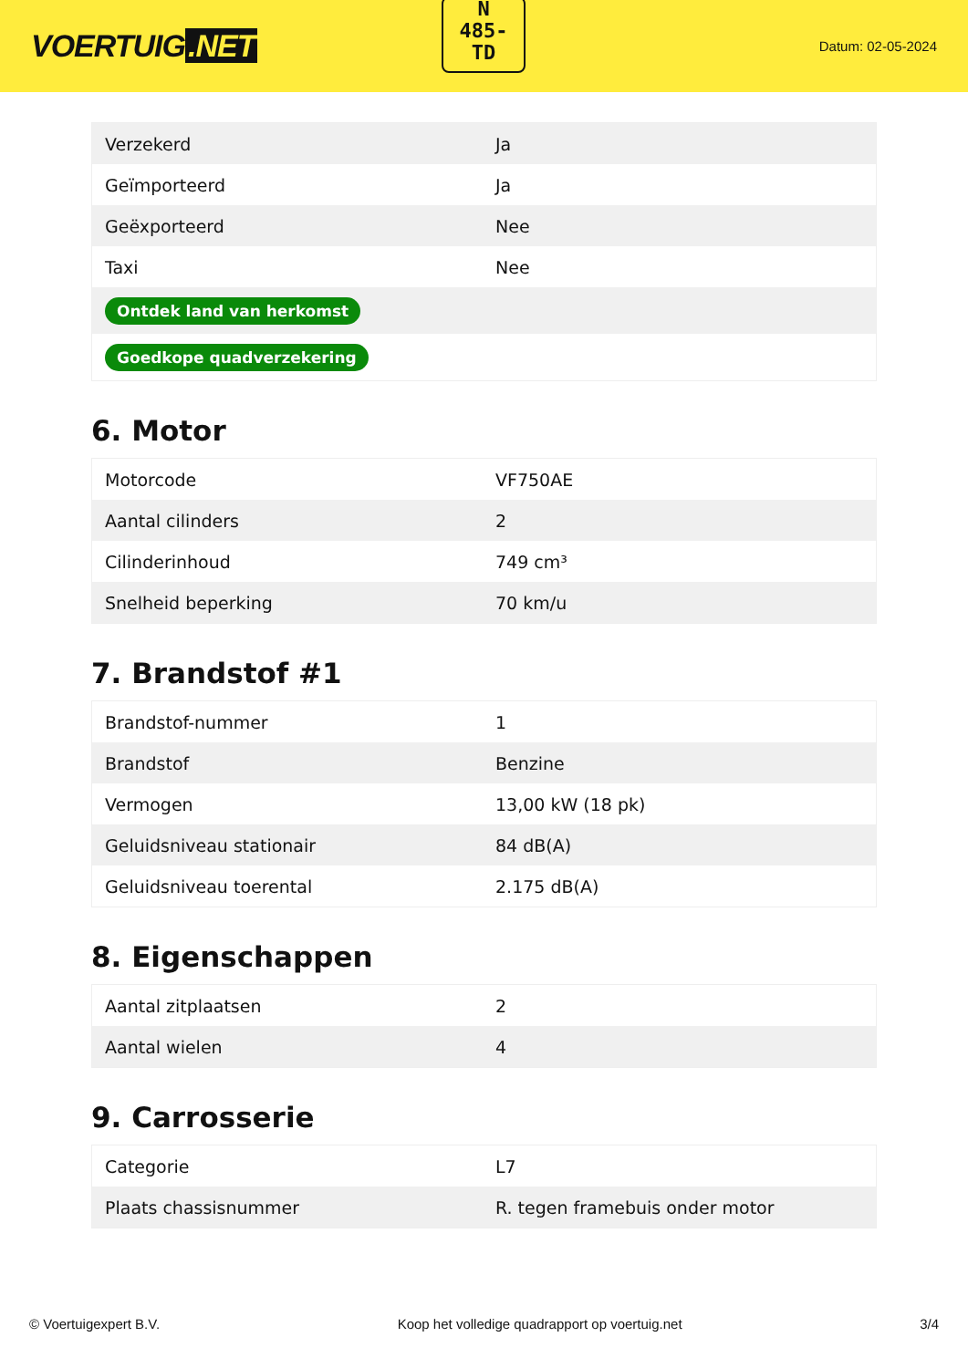VOERTUIG.NET
N
485-
TD
Datum: 02-05-2024
| Verzekerd | Ja |
| Geïmporteerd | Ja |
| Geëxporteerd | Nee |
| Taxi | Nee |
| Ontdek land van herkomst | |
| Goedkope quadverzekering | |
6. Motor
| Motorcode | VF750AE |
| Aantal cilinders | 2 |
| Cilinderinhoud | 749 cm³ |
| Snelheid beperking | 70 km/u |
7. Brandstof #1
| Brandstof-nummer | 1 |
| Brandstof | Benzine |
| Vermogen | 13,00 kW (18 pk) |
| Geluidsniveau stationair | 84 dB(A) |
| Geluidsniveau toerental | 2.175 dB(A) |
8. Eigenschappen
| Aantal zitplaatsen | 2 |
| Aantal wielen | 4 |
9. Carrosserie
| Categorie | L7 |
| Plaats chassisnummer | R. tegen framebuis onder motor |
© Voertuigexpert B.V. Koop het volledige quadrapport op voertuig.net 3/4